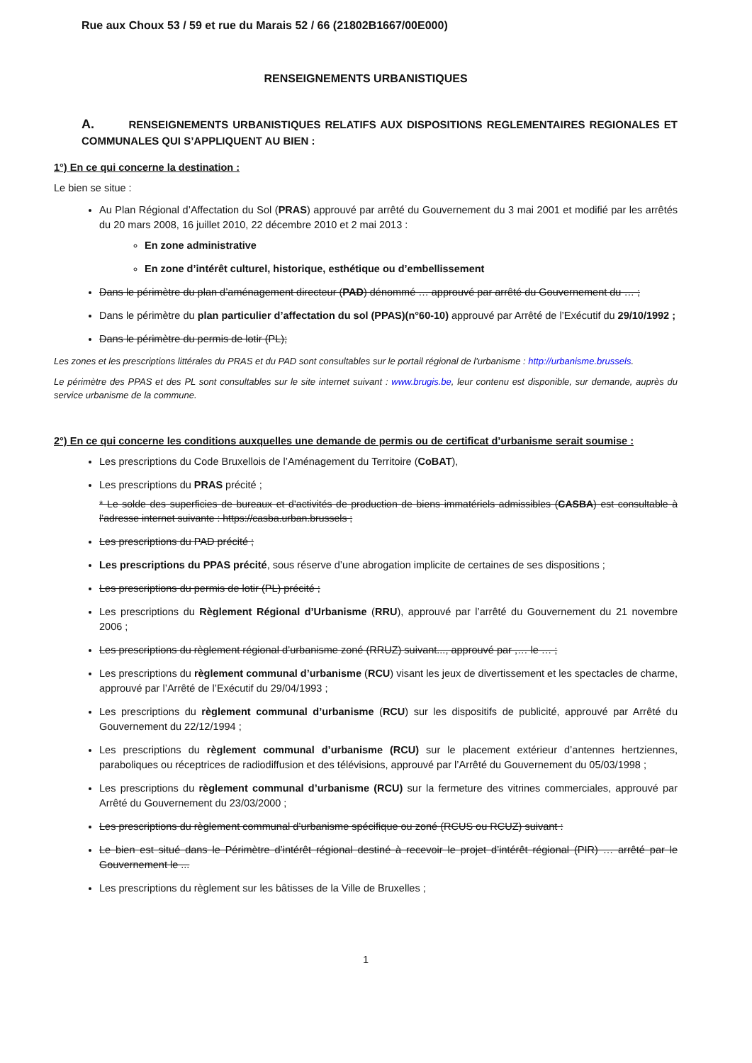Rue aux Choux 53 / 59 et rue du Marais 52 / 66 (21802B1667/00E000)
RENSEIGNEMENTS URBANISTIQUES
A. RENSEIGNEMENTS URBANISTIQUES RELATIFS AUX DISPOSITIONS REGLEMENTAIRES REGIONALES ET COMMUNALES QUI S’APPLIQUENT AU BIEN :
1°) En ce qui concerne la destination :
Le bien se situe :
Au Plan Régional d’Affectation du Sol (PRAS) approuvé par arrêté du Gouvernement du 3 mai 2001 et modifié par les arrêtés du 20 mars 2008, 16 juillet 2010, 22 décembre 2010 et 2 mai 2013 :
En zone administrative
En zone d’intérêt culturel, historique, esthétique ou d’embellissement
Dans le périmètre du plan d’aménagement directeur (PAD) dénommé … approuvé par arrêté du Gouvernement du … ;
Dans le périmètre du plan particulier d’affectation du sol (PPAS)(n°60-10) approuvé par Arrêté de l’Exécutif du 29/10/1992 ;
Dans le périmètre du permis de lotir (PL);
Les zones et les prescriptions littérales du PRAS et du PAD sont consultables sur le portail régional de l'urbanisme : http://urbanisme.brussels.
Le périmètre des PPAS et des PL sont consultables sur le site internet suivant : www.brugis.be, leur contenu est disponible, sur demande, auprès du service urbanisme de la commune.
2°) En ce qui concerne les conditions auxquelles une demande de permis ou de certificat d’urbanisme serait soumise :
Les prescriptions du Code Bruxellois de l’Aménagement du Territoire (CoBAT),
Les prescriptions du PRAS précité ;
* Le solde des superficies de bureaux et d’activités de production de biens immatériels admissibles (CASBA) est consultable à l’adresse internet suivante : https://casba.urban.brussels ;
Les prescriptions du PAD précité ;
Les prescriptions du PPAS précité, sous réserve d’une abrogation implicite de certaines de ses dispositions ;
Les prescriptions du permis de lotir (PL) précité ;
Les prescriptions du Règlement Régional d’Urbanisme (RRU), approuvé par l’arrêté du Gouvernement du 21 novembre 2006 ;
Les prescriptions du règlement régional d’urbanisme zoné (RRUZ) suivant..., approuvé par ,… le … ;
Les prescriptions du règlement communal d’urbanisme (RCU) visant les jeux de divertissement et les spectacles de charme, approuvé par l’Arrêté de l’Exécutif du 29/04/1993 ;
Les prescriptions du règlement communal d’urbanisme (RCU) sur les dispositifs de publicité, approuvé par Arrêté du Gouvernement du 22/12/1994 ;
Les prescriptions du règlement communal d’urbanisme (RCU) sur le placement extérieur d’antennes hertziennes, paraboliques ou réceptrices de radiodiffusion et des télévisions, approuvé par l’Arrêté du Gouvernement du 05/03/1998 ;
Les prescriptions du règlement communal d’urbanisme (RCU) sur la fermeture des vitrines commerciales, approuvé par Arrêté du Gouvernement du 23/03/2000 ;
Les prescriptions du règlement communal d’urbanisme spécifique ou zoné (RCUS ou RCUZ) suivant :
Le bien est situé dans le Périmètre d’intérêt régional destiné à recevoir le projet d’intérêt régional (PIR) … arrêté par le Gouvernement le ...
Les prescriptions du règlement sur les bâtisses de la Ville de Bruxelles ;
1